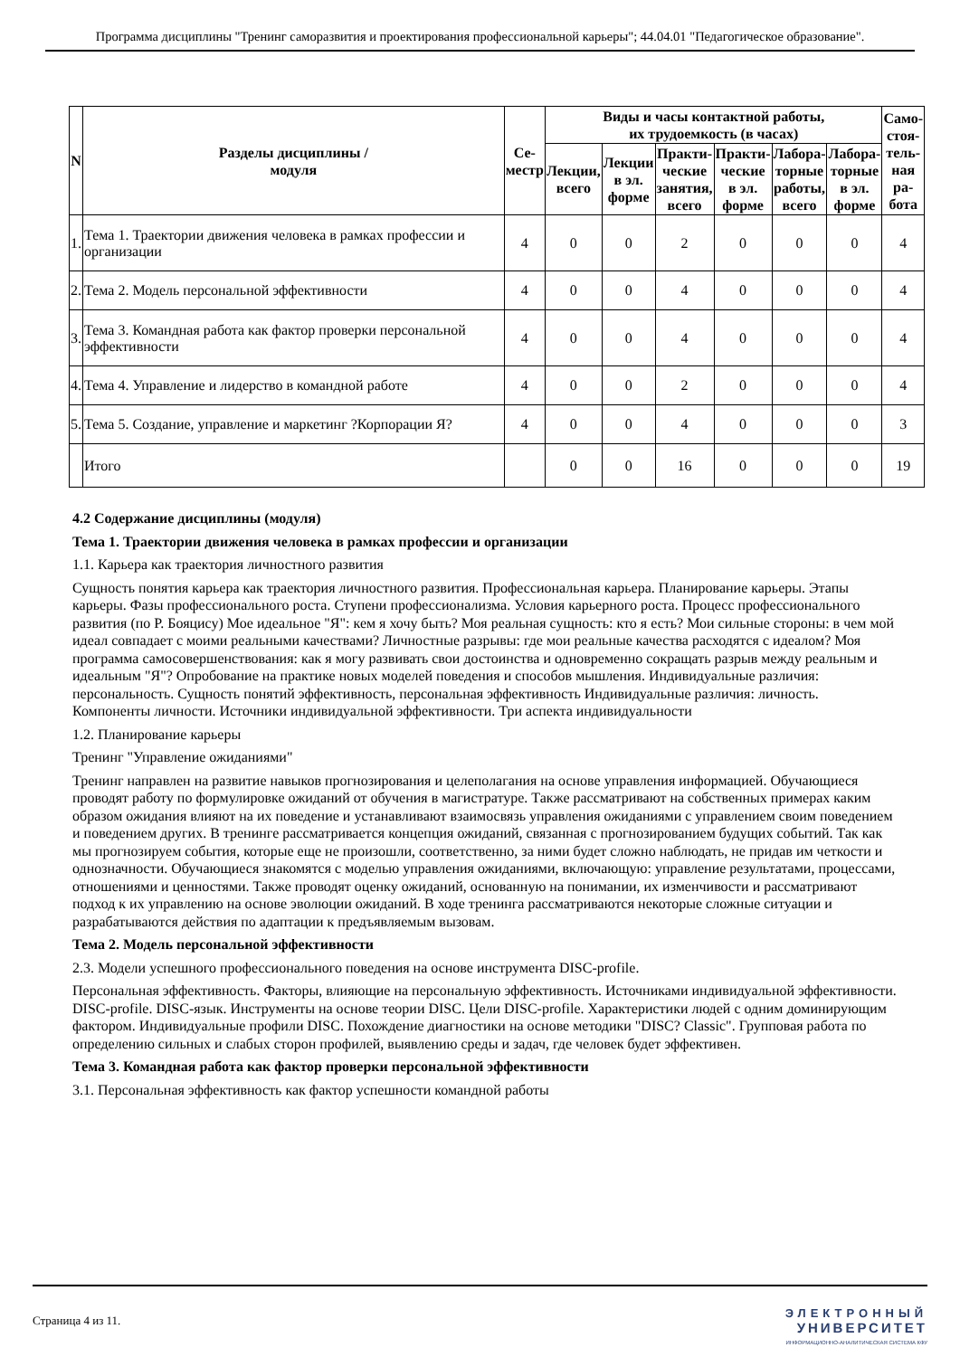Программа дисциплины "Тренинг саморазвития и проектирования профессиональной карьеры"; 44.04.01 "Педагогическое образование".
| N | Разделы дисциплины / модуля | Се- местр | Виды и часы контактной работы, их трудоемкость (в часах) | | | | | | Само- стоя- тель- ная ра- бота |
| --- | --- | --- | --- | --- | --- | --- | --- | --- | --- |
| | | | Лекции, всего | Лекции в эл. форме | Практи- ческие занятия, всего | Практи- ческие в эл. форме | Лабора- торные работы, всего | Лабора- торные в эл. форме | |
| 1. | Тема 1. Траектории движения человека в рамках профессии и организации | 4 | 0 | 0 | 2 | 0 | 0 | 0 | 4 |
| 2. | Тема 2. Модель персональной эффективности | 4 | 0 | 0 | 4 | 0 | 0 | 0 | 4 |
| 3. | Тема 3. Командная работа как фактор проверки персональной эффективности | 4 | 0 | 0 | 4 | 0 | 0 | 0 | 4 |
| 4. | Тема 4. Управление и лидерство в командной работе | 4 | 0 | 0 | 2 | 0 | 0 | 0 | 4 |
| 5. | Тема 5. Создание, управление и маркетинг ?Корпорации Я? | 4 | 0 | 0 | 4 | 0 | 0 | 0 | 3 |
| | Итого | | 0 | 0 | 16 | 0 | 0 | 0 | 19 |
4.2 Содержание дисциплины (модуля)
Тема 1. Траектории движения человека в рамках профессии и организации
1.1. Карьера как траектория личностного развития
Сущность понятия карьера как траектория личностного развития. Профессиональная карьера. Планирование карьеры. Этапы карьеры. Фазы профессионального роста. Ступени профессионализма. Условия карьерного роста. Процесс профессионального развития (по Р. Бояцису) Мое идеальное "Я": кем я хочу быть? Моя реальная сущность: кто я есть? Мои сильные стороны: в чем мой идеал совпадает с моими реальными качествами? Личностные разрывы: где мои реальные качества расходятся с идеалом? Моя программа самосовершенствования: как я могу развивать свои достоинства и одновременно сокращать разрыв между реальным и идеальным "Я"? Опробование на практике новых моделей поведения и способов мышления. Индивидуальные различия: персональность. Сущность понятий эффективность, персональная эффективность Индивидуальные различия: личность. Компоненты личности. Источники индивидуальной эффективности. Три аспекта индивидуальности
1.2. Планирование карьеры
Тренинг "Управление ожиданиями"
Тренинг направлен на развитие навыков прогнозирования и целеполагания на основе управления информацией. Обучающиеся проводят работу по формулировке ожиданий от обучения в магистратуре. Также рассматривают на собственных примерах каким образом ожидания влияют на их поведение и устанавливают взаимосвязь управления ожиданиями с управлением своим поведением и поведением других. В тренинге рассматривается концепция ожиданий, связанная с прогнозированием будущих событий. Так как мы прогнозируем события, которые еще не произошли, соответственно, за ними будет сложно наблюдать, не придав им четкости и однозначности. Обучающиеся знакомятся с моделью управления ожиданиями, включающую: управление результатами, процессами, отношениями и ценностями. Также проводят оценку ожиданий, основанную на понимании, их изменчивости и рассматривают подход к их управлению на основе эволюции ожиданий. В ходе тренинга рассматриваются некоторые сложные ситуации и разрабатываются действия по адаптации к предъявляемым вызовам.
Тема 2. Модель персональной эффективности
2.3. Модели успешного профессионального поведения на основе инструмента DISC-profile.
Персональная эффективность. Факторы, влияющие на персональную эффективность. Источниками индивидуальной эффективности. DISC-profile. DISC-язык. Инструменты на основе теории DISC. Цели DISC-profile. Характеристики людей с одним доминирующим фактором. Индивидуальные профили DISC. Похождение диагностики на основе методики "DISC? Classic". Групповая работа по определению сильных и слабых сторон профилей, выявлению среды и задач, где человек будет эффективен.
Тема 3. Командная работа как фактор проверки персональной эффективности
3.1. Персональная эффективность как фактор успешности командной работы
Страница 4 из 11.
ЭЛЕКТРОННЫЙ
УНИВЕРСИТЕТ
ИНФОРМАЦИОННО-АНАЛИТИЧЕСКАЯ СИСТЕМА КФУ